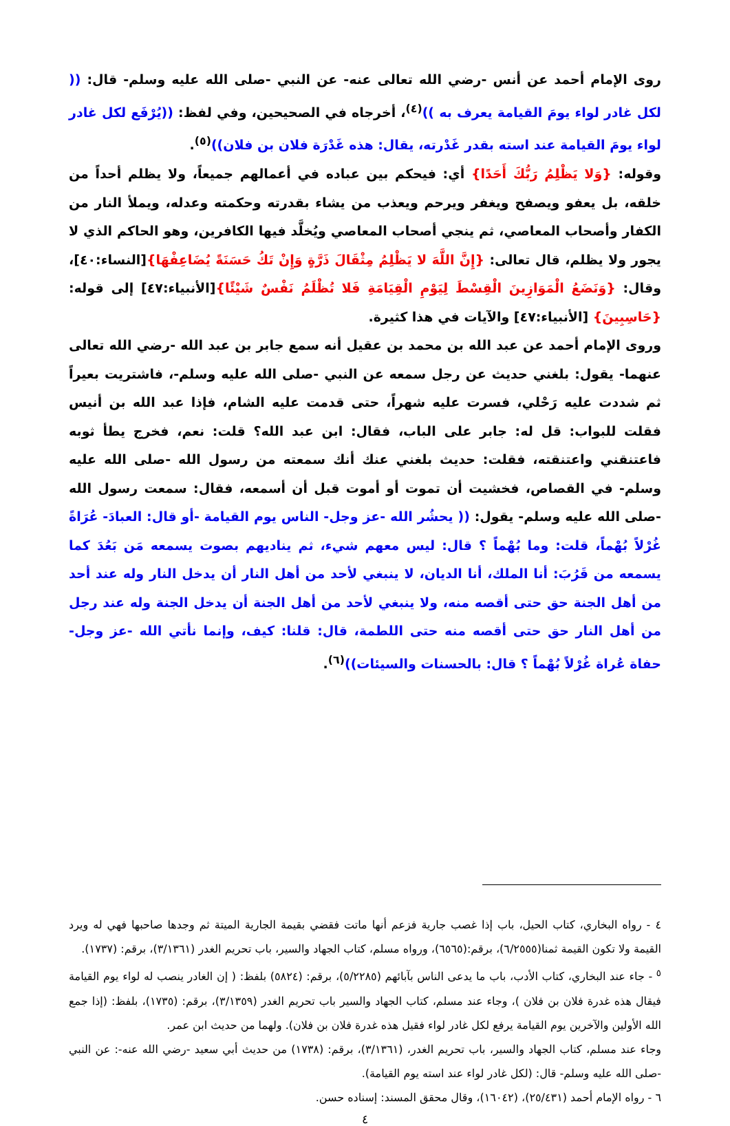روى الإمام أحمد عن أنس -رضي الله تعالى عنه- عن النبي -صلى الله عليه وسلم- قال: (( لكل غادر لواء يومَ القيامة يعرف به ))<sup>(٤)</sup>، أخرجاه في الصحيحين، وفي لفظ: ((يُرْفَع لكل غادر لواء يومَ القيامة عند استه بقدر غَدْرته، يقال: هذه غَدْرَة فلان بن فلان))<sup>(٥)</sup>.
وقوله: {وَلا يَظْلِمُ رَبُّكَ أَحَدًا} أي: فيحكم بين عباده في أعمالهم جميعاً، ولا يظلم أحداً من خلقه، بل يعفو ويصفح ويغفر ويرحم ويعذب من يشاء بقدرته وحكمته وعدله، ويملأ النار من الكفار وأصحاب المعاصي، ثم ينجي أصحاب المعاصي ويُخلَّد فيها الكافرين، وهو الحاكم الذي لا يجور ولا يظلم، قال تعالى: {إِنَّ اللَّهَ لا يَظْلِمُ مِثْقَالَ ذَرَّةٍ وَإِنْ تَكُ حَسَنَةً يُضَاعِفْهَا}[النساء:٤٠]، وقال: {وَنَضَعُ الْمَوَازِينَ الْقِسْطَ لِيَوْمِ الْقِيَامَةِ فَلا تُظْلَمُ نَفْسٌ شَيْئًا}[الأنبياء:٤٧] إلى قوله: {حَاسِبِينَ} [الأنبياء:٤٧] والآيات في هذا كثيرة.
وروى الإمام أحمد عن عبد الله بن محمد بن عقيل أنه سمع جابر بن عبد الله -رضي الله تعالى عنهما- يقول: بلغني حديث عن رجل سمعه عن النبي -صلى الله عليه وسلم-، فاشتريت بعيراً ثم شددت عليه رَحْلي، فسرت عليه شهراً، حتى قدمت عليه الشام، فإذا عبد الله بن أنيس فقلت للبواب: قل له: جابر على الباب، فقال: ابن عبد الله؟ قلت: نعم، فخرج يطأ ثوبه فاعتنقني واعتنقته، فقلت: حديث بلغني عنك أنك سمعته من رسول الله -صلى الله عليه وسلم- في القصاص، فخشيت أن تموت أو أموت قبل أن أسمعه، فقال: سمعت رسول الله -صلى الله عليه وسلم- يقول: (( يحشُر الله -عز وجل- الناس يوم القيامة -أو قال: العبادَ- عُرَاةً غُرْلاً بُهْماً، قلت: وما بُهْماً ؟ قال: ليس معهم شيء، ثم يناديهم بصوت يسمعه مَن بَعُدَ كما يسمعه من قَرُبَ: أنا الملك، أنا الديان، لا ينبغي لأحد من أهل النار أن يدخل النار وله عند أحد من أهل الجنة حق حتى أقصه منه، ولا ينبغي لأحد من أهل الجنة أن يدخل الجنة وله عند رجل من أهل النار حق حتى أقصه منه حتى اللطمة، قال: قلنا: كيف، وإنما نأتي الله -عز وجل- حفاة عُراة غُرْلاً بُهْماً ؟ قال: بالحسنات والسيئات))<sup>(٦)</sup>.
٤ - رواه البخاري، كتاب الحيل، باب إذا غصب جارية فزعم أنها ماتت فقضي بقيمة الجارية الميتة ثم وجدها صاحبها فهي له ويرد القيمة ولا تكون القيمة ثمنا(٦/٢٥٥٥)، برقم:(٦٥٦٥)، ورواه مسلم، كتاب الجهاد والسير، باب تحريم الغدر (٣/١٣٦١)، برقم: (١٧٣٧).
<sup>٥</sup> - جاء عند البخاري، كتاب الأدب، باب ما يدعى الناس بآبائهم (٥/٢٢٨٥)، برقم: (٥٨٢٤) بلفظ: ( إن الغادر ينصب له لواء يوم القيامة فيقال هذه غدرة فلان بن فلان )، وجاء عند مسلم، كتاب الجهاد والسير باب تحريم الغدر (٣/١٣٥٩)، برقم: (١٧٣٥)، بلفظ: (إذا جمع الله الأولين والآخرين يوم القيامة يرفع لكل غادر لواء فقيل هذه غدرة فلان بن فلان). ولهما من حديث ابن عمر.
وجاء عند مسلم، كتاب الجهاد والسير، باب تحريم الغدر، (٣/١٣٦١)، برقم: (١٧٣٨) من حديث أبي سعيد -رضي الله عنه-: عن النبي -صلى الله عليه وسلم- قال: (لكل غادر لواء عند استه يوم القيامة).
٦ - رواه الإمام أحمد (٢٥/٤٣١)، (١٦٠٤٢)، وقال محقق المسند: إسناده حسن.
٤